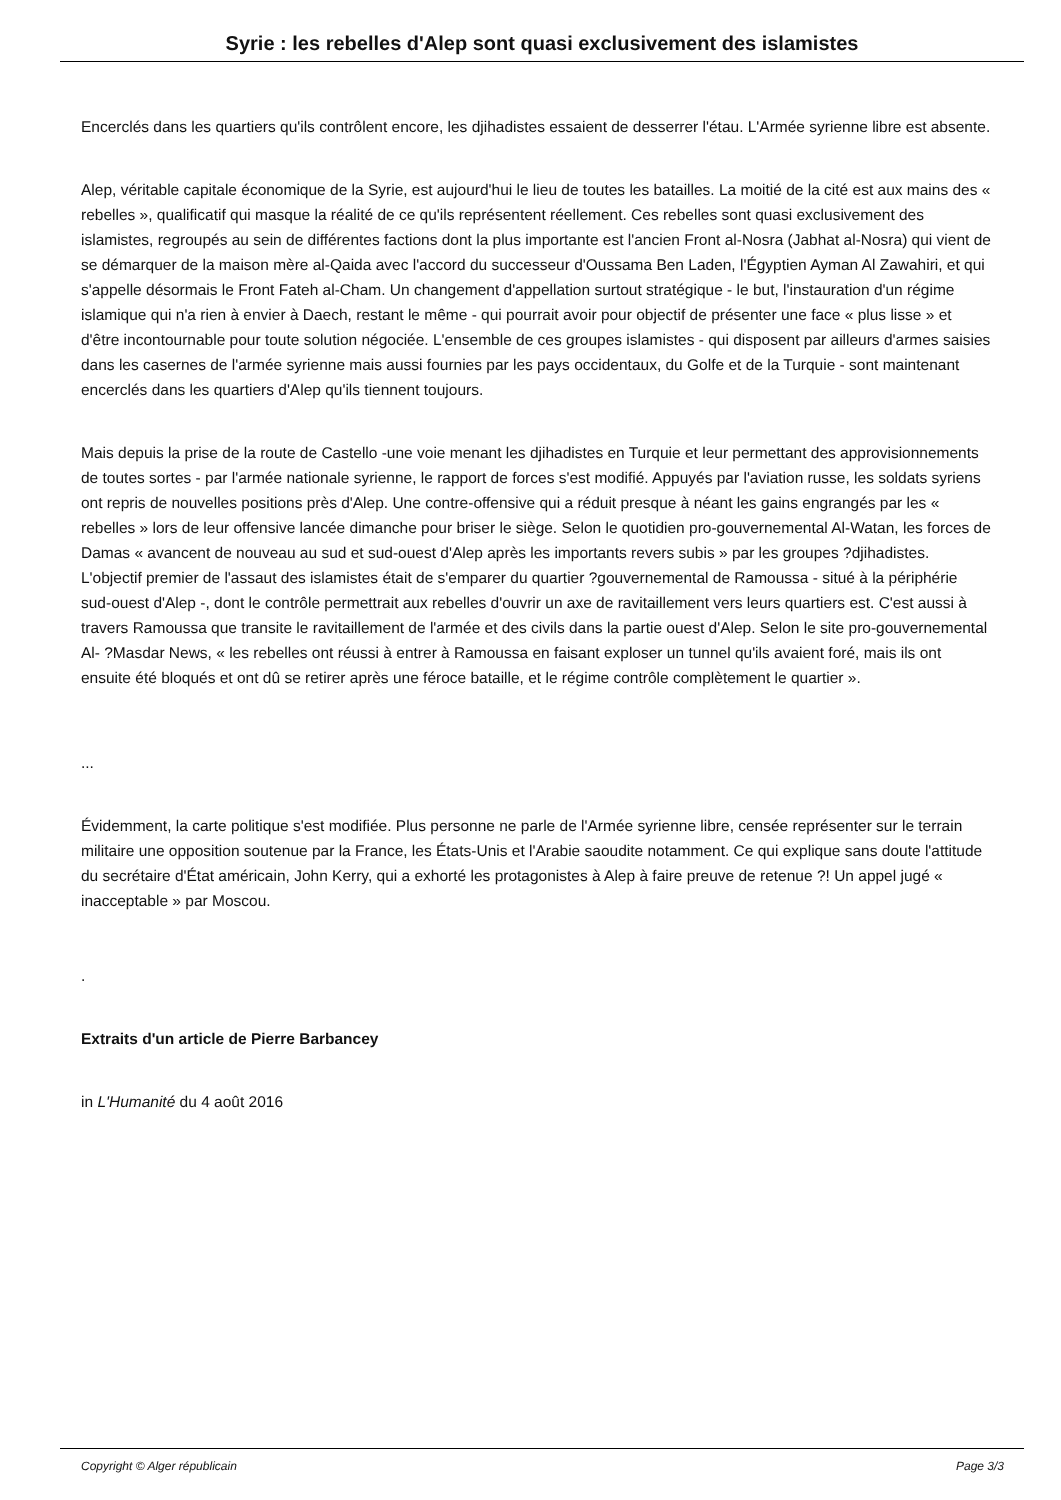Syrie : les rebelles d'Alep sont quasi exclusivement des islamistes
Encerclés dans les quartiers qu'ils contrôlent encore, les djihadistes essaient de desserrer l'étau. L'Armée syrienne libre est absente.
Alep, véritable capitale économique de la Syrie, est aujourd'hui le lieu de toutes les batailles. La moitié de la cité est aux mains des « rebelles », qualificatif qui masque la réalité de ce qu'ils représentent réellement. Ces rebelles sont quasi exclusivement des islamistes, regroupés au sein de différentes factions dont la plus importante est l'ancien Front al-Nosra (Jabhat al-Nosra) qui vient de se démarquer de la maison mère al-Qaida avec l'accord du successeur d'Oussama Ben Laden, l'Égyptien Ayman Al Zawahiri, et qui s'appelle désormais le Front Fateh al-Cham. Un changement d'appellation surtout stratégique - le but, l'instauration d'un régime islamique qui n'a rien à envier à Daech, restant le même - qui pourrait avoir pour objectif de présenter une face « plus lisse » et d'être incontournable pour toute solution négociée. L'ensemble de ces groupes islamistes - qui disposent par ailleurs d'armes saisies dans les casernes de l'armée syrienne mais aussi fournies par les pays occidentaux, du Golfe et de la Turquie - sont maintenant encerclés dans les quartiers d'Alep qu'ils tiennent toujours.
Mais depuis la prise de la route de Castello -une voie menant les djihadistes en Turquie et leur permettant des approvisionnements de toutes sortes - par l'armée nationale syrienne, le rapport de forces s'est modifié. Appuyés par l'aviation russe, les soldats syriens ont repris de nouvelles positions près d'Alep. Une contre-offensive qui a réduit presque à néant les gains engrangés par les « rebelles » lors de leur offensive lancée dimanche pour briser le siège. Selon le quotidien pro-gouvernemental Al-Watan, les forces de Damas « avancent de nouveau au sud et sud-ouest d'Alep après les importants revers subis » par les groupes ?djihadistes. L'objectif premier de l'assaut des islamistes était de s'emparer du quartier ?gouvernemental de Ramoussa - situé à la périphérie sud-ouest d'Alep -, dont le contrôle permettrait aux rebelles d'ouvrir un axe de ravitaillement vers leurs quartiers est. C'est aussi à travers Ramoussa que transite le ravitaillement de l'armée et des civils dans la partie ouest d'Alep. Selon le site pro-gouvernemental Al- ?Masdar News, « les rebelles ont réussi à entrer à Ramoussa en faisant exploser un tunnel qu'ils avaient foré, mais ils ont ensuite été bloqués et ont dû se retirer après une féroce bataille, et le régime contrôle complètement le quartier ».
...
Évidemment, la carte politique s'est modifiée. Plus personne ne parle de l'Armée syrienne libre, censée représenter sur le terrain militaire une opposition soutenue par la France, les États-Unis et l'Arabie saoudite notamment. Ce qui explique sans doute l'attitude du secrétaire d'État américain, John Kerry, qui a exhorté les protagonistes à Alep à faire preuve de retenue ?! Un appel jugé « inacceptable » par Moscou.
.
Extraits d'un article de Pierre Barbancey
in L'Humanité du 4 août 2016
Copyright © Alger républicain Page 3/3